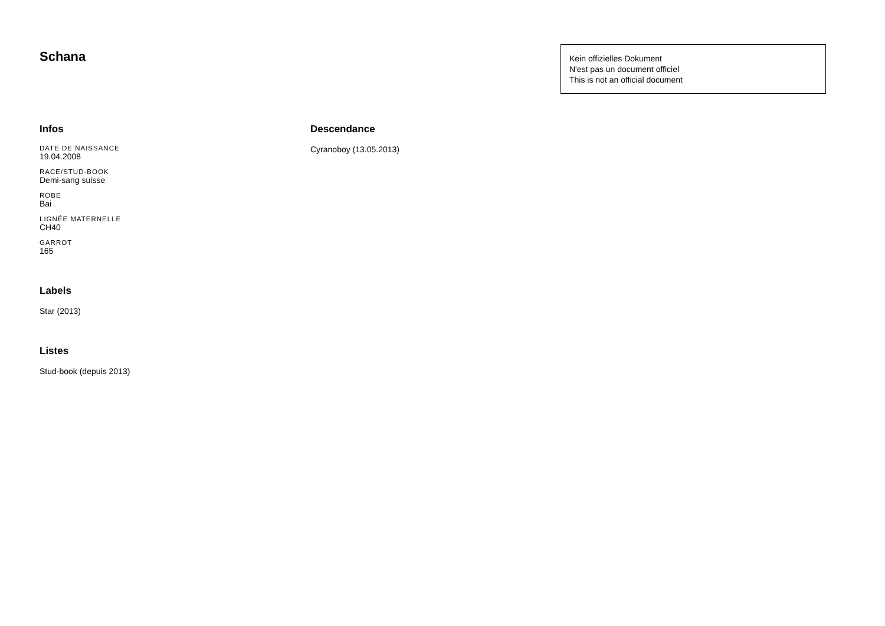Schana
Kein offizielles Dokument
N'est pas un document officiel
This is not an official document
Infos
DATE DE NAISSANCE
19.04.2008
RACE/STUD-BOOK
Demi-sang suisse
ROBE
Bai
LIGNÉE MATERNELLE
CH40
GARROT
165
Labels
Star (2013)
Listes
Stud-book (depuis 2013)
Descendance
Cyranoboy (13.05.2013)